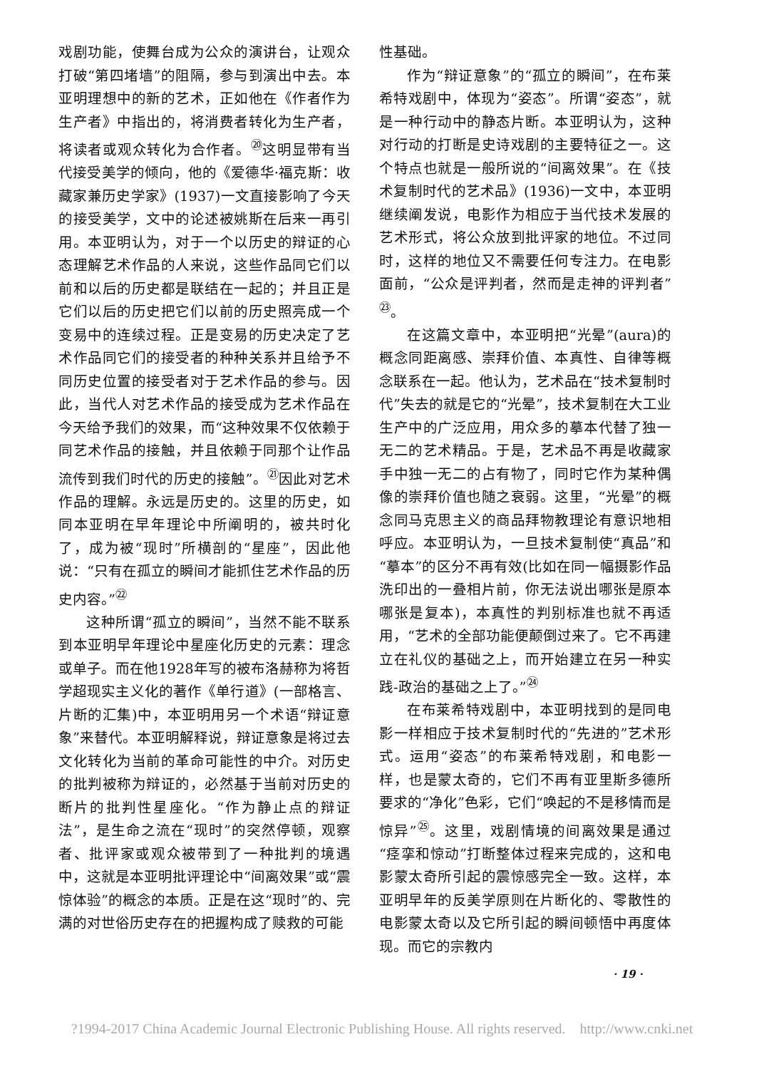戏剧功能，使舞台成为公众的演讲台，让观众打破“第四堵墙”的阻隔，参与到演出中去。本亚明理想中的新的艺术，正如他在《作者作为生产者》中指出的，将消费者转化为生产者，将读者或观众转化为合作者。<sup>⑳</sup>这明显带有当代接受美学的倾向，他的《爱德华·福克斯：收藏家兼历史学家》(1937)一文直接影响了今天的接受美学，文中的论述被姚斯在后来一再引用。本亚明认为，对于一个以历史的辩证的心态理解艺术作品的人来说，这些作品同它们以前和以后的历史都是联结在一起的；并且正是它们以后的历史把它们以前的历史照亮成一个变易中的连续过程。正是变易的历史决定了艺术作品同它们的接受者的种种关系并且给予不同历史位置的接受者对于艺术作品的参与。因此，当代人对艺术作品的接受成为艺术作品在今天给予我们的效果，而“这种效果不仅依赖于同艺术作品的接触，并且依赖于同那个让作品流传到我们时代的历史的接触”。<sup>㉑</sup>因此对艺术作品的理解。永远是历史的。这里的历史，如同本亚明在早年理论中所阐明的，被共时化了，成为被“现时”所横剖的“星座”，因此他说：“只有在孤立的瞬间才能抓住艺术作品的历史内容。”<sup>㉒</sup>
这种所谓“孤立的瞬间”，当然不能不联系到本亚明早年理论中星座化历史的元素：理念或单子。而在他1928年写的被布洛赫称为将哲学超现实主义化的著作《单行道》(一部格言、片断的汇集)中，本亚明用另一个术语“辩证意象”来替代。本亚明解释说，辩证意象是将过去文化转化为当前的革命可能性的中介。对历史的批判被称为辩证的，必然基于当前对历史的断片的批判性星座化。“作为静止点的辩证法”，是生命之流在“现时”的突然停顿，观察者、批评家或观众被带到了一种批判的境遇中，这就是本亚明批评理论中“间离效果”或“震惊体验”的概念的本质。正是在这“现时”的、完满的对世俗历史存在的把握构成了赎救的可能
性基础。
作为“辩证意象”的“孤立的瞬间”，在布莱希特戏剧中，体现为“姿态”。所谓“姿态”，就是一种行动中的静态片断。本亚明认为，这种对行动的打断是史诗戏剧的主要特征之一。这个特点也就是一般所说的“间离效果”。在《技术复制时代的艺术品》(1936)一文中，本亚明继续阐发说，电影作为相应于当代技术发展的艺术形式，将公众放到批评家的地位。不过同时，这样的地位又不需要任何专注力。在电影面前，“公众是评判者，然而是走神的评判者”<sup>㉓</sup>。
在这篇文章中，本亚明把“光晕”(aura)的概念同距离感、崇拜价值、本真性、自律等概念联系在一起。他认为，艺术品在“技术复制时代”失去的就是它的“光晕”，技术复制在大工业生产中的广泛应用，用众多的摹本代替了独一无二的艺术精品。于是，艺术品不再是收藏家手中独一无二的占有物了，同时它作为某种偶像的崇拜价值也随之衰弱。这里，“光晕”的概念同马克思主义的商品拜物教理论有意识地相呼应。本亚明认为，一旦技术复制使“真品”和“摹本”的区分不再有效(比如在同一幅摄影作品洗印出的一叠相片前，你无法说出哪张是原本哪张是复本)，本真性的判别标准也就不再适用，“艺术的全部功能便颠倒过来了。它不再建立在礼仪的基础之上，而开始建立在另一种实践-政治的基础之上了。”<sup>㉔</sup>
在布莱希特戏剧中，本亚明找到的是同电影一样相应于技术复制时代的“先进的”艺术形式。运用“姿态”的布莱希特戏剧，和电影一样，也是蒙太奇的，它们不再有亚里斯多德所要求的“净化”色彩，它们“唤起的不是移情而是惊异”<sup>㉕</sup>。这里，戏剧情境的间离效果是通过“痉挛和惊动”打断整体过程来完成的，这和电影蒙太奇所引起的震惊感完全一致。这样，本亚明早年的反美学原则在片断化的、零散性的电影蒙太奇以及它所引起的瞬间顿悟中再度体现。而它的宗教内
· 19 ·
?1994-2017 China Academic Journal Electronic Publishing House. All rights reserved. http://www.cnki.net